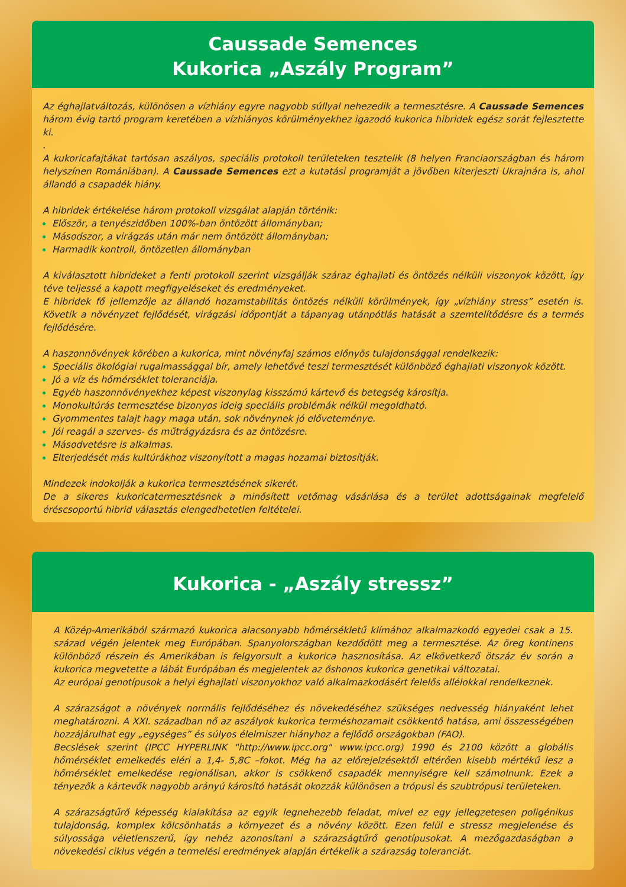Caussade Semences
Kukorica „Aszály Program”
Az éghajlatváltozás, különösen a vízhiány egyre nagyobb súllyal nehezedik a termesztésre. A Caussade Semences három évig tartó program keretében a vízhiányos körülményekhez igazodó kukorica hibridek egész sorát fejlesztette ki.
.
A kukoricafajtákat tartósan aszályos, speciális protokoll területeken tesztelik (8 helyen Franciaországban és három helyszínen Romániában). A Caussade Semences ezt a kutatási programját a jövőben kiterjeszti Ukrajnára is, ahol állandó a csapadék hiány.
A hibridek értékelése három protokoll vizsgálat alapján történik:
Először, a tenyészidőben 100%-ban öntözött állományban;
Másodszor, a virágzás után már nem öntözött állományban;
Harmadik kontroll, öntözetlen állományban
A kiválasztott hibrideket a fenti protokoll szerint vizsgálják száraz éghajlati és öntözés nélküli viszonyok között, így téve teljessé a kapott megfigyeléseket és eredményeket.
E hibridek fő jellemzője az állandó hozamstabilitás öntözés nélküli körülmények, így „vízhiány stress” esetén is. Követik a növényzet fejlődését, virágzási időpontját a tápanyag utánpótlás hatását a szemtelítődésre és a termés fejlődésére.
A haszonnövények körében a kukorica, mint növényfaj számos előnyös tulajdonsággal rendelkezik:
Speciális ökológiai rugalmassággal bír, amely lehetővé teszi termesztését különböző éghajlati viszonyok között.
Jó a víz és hőmérséklet toleranciája.
Egyéb haszonnövényekhez képest viszonylag kisszámú kártevő és betegség károsítja.
Monokultúrás termesztése bizonyos ideig speciális problémák nélkül megoldható.
Gyommentes talajt hagy maga után, sok növénynek jó előveteménye.
Jól reagál a szerves- és műtrágyázásra és az öntözésre.
Másodvetésre is alkalmas.
Elterjedését más kultúrákhoz viszonyított a magas hozamai biztosítják.
Mindezek indokolják a kukorica termesztésének sikerét.
De a sikeres kukoricatermesztésnek a minősített vetőmag vásárlása és a terület adottságainak megfelelő éréscsoportú hibrid választás elengedhetetlen feltételei.
Kukorica - „Aszály stressz”
A Közép-Amerikából származó kukorica alacsonyabb hőmérsékletű klímához alkalmazkodó egyedei csak a 15. század végén jelentek meg Európában. Spanyolországban kezdődött meg a termesztése. Az öreg kontinens különböző részein és Amerikában is felgyorsult a kukorica hasznosítása. Az elkövetkező ötszáz év során a kukorica megvetette a lábát Európában és megjelentek az őshonos kukorica genetikai változatai.
Az európai genotípusok a helyi éghajlati viszonyokhoz való alkalmazkodásért felelős allélokkal rendelkeznek.
A szárazságot a növények normális fejlődéséhez és növekedéséhez szükséges nedvesség hiányaként lehet meghatározni. A XXI. században nő az aszályok kukorica terméshozamait csökkentő hatása, ami összességében hozzájárulhat egy „egységes” és súlyos élelmiszer hiányhoz a fejlődő országokban (FAO).
Becslések szerint (IPCC HYPERLINK "http://www.ipcc.org" www.ipcc.org) 1990 és 2100 között a globális hőmérséklet emelkedés eléri a 1,4- 5,8C –fokot. Még ha az előrejelzésektől eltérően kisebb mértékű lesz a hőmérséklet emelkedése regionálisan, akkor is csökkenő csapadék mennyiségre kell számolnunk. Ezek a tényezők a kártevők nagyobb arányú károsító hatását okozzák különösen a trópusi és szubtrópusi területeken.
A szárazságtűrő képesség kialakítása az egyik legnehezebb feladat, mivel ez egy jellegzetesen poligénikus tulajdonság, komplex kölcsönhatás a környezet és a növény között. Ezen felül e stressz megjelenése és súlyossága véletlenszerű, így nehéz azonosítani a szárazságtűrő genotípusokat. A mezőgazdaságban a növekedési ciklus végén a termelési eredmények alapján értékelik a szárazság toleranciát.